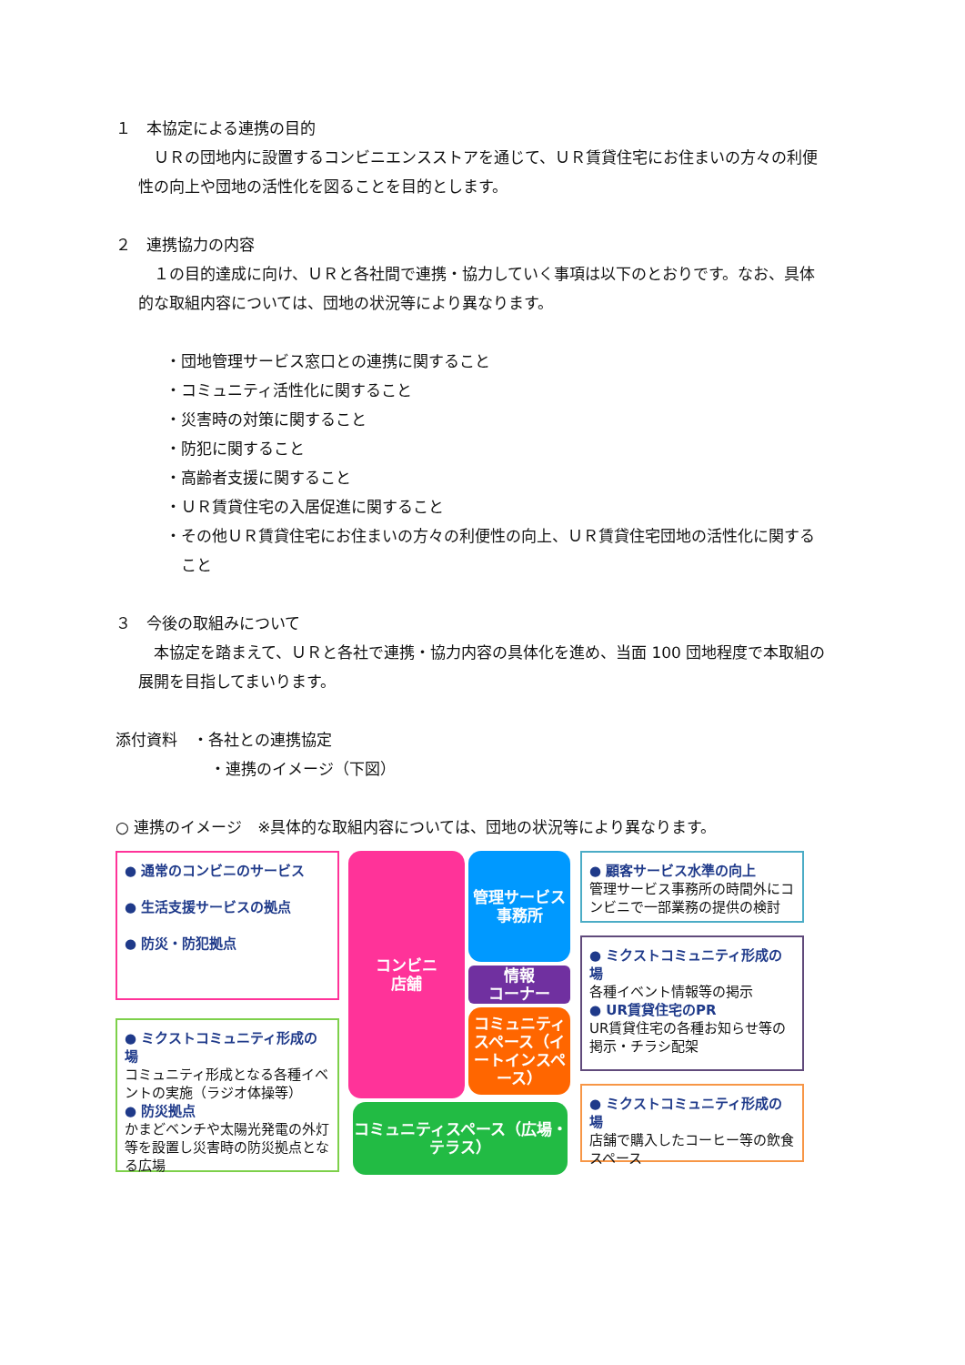１　本協定による連携の目的
ＵＲの団地内に設置するコンビニエンスストアを通じて、ＵＲ賃貸住宅にお住まいの方々の利便性の向上や団地の活性化を図ることを目的とします。
２　連携協力の内容
１の目的達成に向け、ＵＲと各社間で連携・協力していく事項は以下のとおりです。なお、具体的な取組内容については、団地の状況等により異なります。
・団地管理サービス窓口との連携に関すること
・コミュニティ活性化に関すること
・災害時の対策に関すること
・防犯に関すること
・高齢者支援に関すること
・ＵＲ賃貸住宅の入居促進に関すること
・その他ＵＲ賃貸住宅にお住まいの方々の利便性の向上、ＵＲ賃貸住宅団地の活性化に関すること
３　今後の取組みについて
本協定を踏まえて、ＵＲと各社で連携・協力内容の具体化を進め、当面 100 団地程度で本取組の展開を目指してまいります。
添付資料　・各社との連携協定
・連携のイメージ（下図）
○ 連携のイメージ　※具体的な取組内容については、団地の状況等により異なります。
● 通常のコンビニのサービス
● 生活支援サービスの拠点
● 防災・防犯拠点
● ミクストコミュニティ形成の場
コミュニティ形成となる各種イベントの実施（ラジオ体操等）
● 防災拠点
かまどベンチや太陽光発電の外灯等を設置し災害時の防災拠点となる広場
コンビニ
店舗
管理サービス事務所
情報
コーナー
コミュニティスペース（イートインスペース）
コミュニティスペース（広場・テラス）
● 顧客サービス水準の向上
管理サービス事務所の時間外にコンビニで一部業務の提供の検討
● ミクストコミュニティ形成の場
各種イベント情報等の掲示
● UR賃貸住宅のPR
UR賃貸住宅の各種お知らせ等の掲示・チラシ配架
● ミクストコミュニティ形成の場
店舗で購入したコーヒー等の飲食スペース